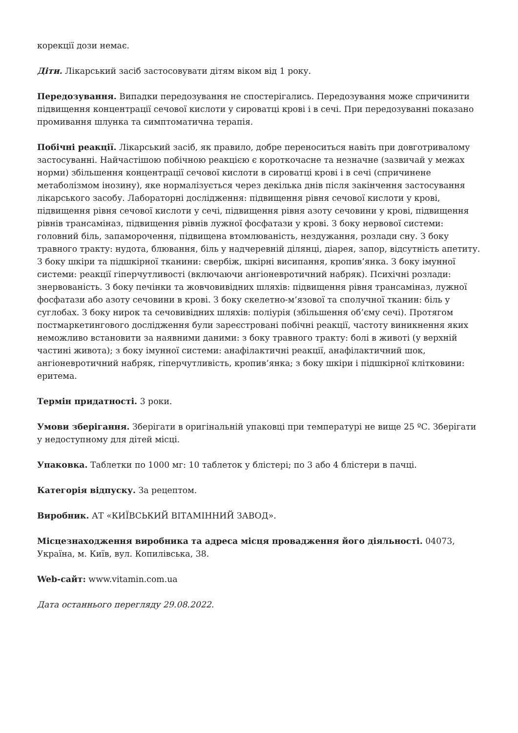корекції дози немає.
Діти. Лікарський засіб застосовувати дітям віком від 1 року.
Передозування. Випадки передозування не спостерігались. Передозування може спричинити підвищення концентрації сечової кислоти у сироватці крові і в сечі. При передозуванні показано промивання шлунка та симптоматична терапія.
Побічні реакції. Лікарський засіб, як правило, добре переноситься навіть при довготривалому застосуванні. Найчастішою побічною реакцією є короткочасне та незначне (зазвичай у межах норми) збільшення концентрації сечової кислоти в сироватці крові і в сечі (спричинене метаболізмом інозину), яке нормалізується через декілька днів після закінчення застосування лікарського засобу. Лабораторні дослідження: підвищення рівня сечової кислоти у крові, підвищення рівня сечової кислоти у сечі, підвищення рівня азоту сечовини у крові, підвищення рівнів трансаміназ, підвищення рівнів лужної фосфатази у крові. З боку нервової системи: головний біль, запаморочення, підвищена втомлюваність, нездужання, розлади сну. З боку травного тракту: нудота, блювання, біль у надчеревній ділянці, діарея, запор, відсутність апетиту. З боку шкіри та підшкірної тканини: свербіж, шкірні висипання, кропив’янка. З боку імунної системи: реакції гіперчутливості (включаючи ангіоневротичний набряк). Психічні розлади: знервованість. З боку печінки та жовчовивідних шляхів: підвищення рівня трансаміназ, лужної фосфатази або азоту сечовини в крові. З боку скелетно-м’язової та сполучної тканин: біль у суглобах. З боку нирок та сечовивідних шляхів: поліурія (збільшення об’єму сечі). Протягом постмаркетингового дослідження були зареєстровані побічні реакції, частоту виникнення яких неможливо встановити за наявними даними: з боку травного тракту: болі в животі (у верхній частині живота); з боку імунної системи: анафілактичні реакції, анафілактичний шок, ангіоневротичний набряк, гіперчутливість, кропив’янка; з боку шкіри і підшкірної клітковини: еритема.
Термін придатності. 3 роки.
Умови зберігання. Зберігати в оригінальній упаковці при температурі не вище 25 ºС. Зберігати у недоступному для дітей місці.
Упаковка. Таблетки по 1000 мг: 10 таблеток у блістері; по 3 або 4 блістери в пачці.
Категорія відпуску. За рецептом.
Виробник. АТ «КИЇВСЬКИЙ ВІТАМІННИЙ ЗАВОД».
Місцезнаходження виробника та адреса місця провадження його діяльності. 04073, Україна, м. Київ, вул. Копилівська, 38.
Web-сайт: www.vitamin.com.ua
Дата останнього перегляду 29.08.2022.